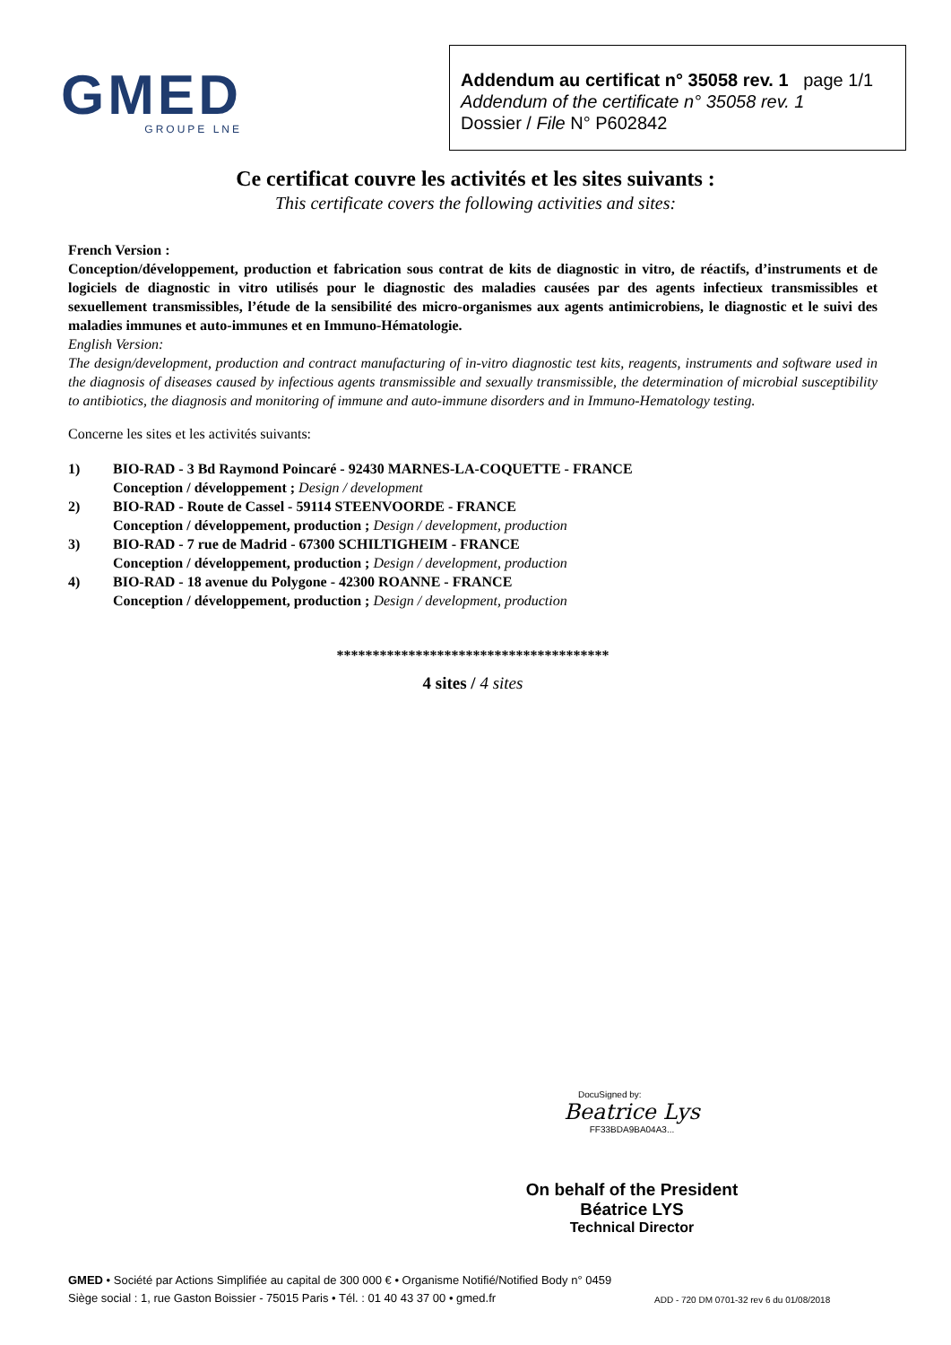GMED
GROUPE LNE
Addendum au certificat n° 35058 rev. 1 page 1/1
Addendum of the certificate n° 35058 rev. 1
Dossier / File N° P602842
Ce certificat couvre les activités et les sites suivants :
This certificate covers the following activities and sites:
French Version :
Conception/développement, production et fabrication sous contrat de kits de diagnostic in vitro, de réactifs, d’instruments et de logiciels de diagnostic in vitro utilisés pour le diagnostic des maladies causées par des agents infectieux transmissibles et sexuellement transmissibles, l’étude de la sensibilité des micro-organismes aux agents antimicrobiens, le diagnostic et le suivi des maladies immunes et auto-immunes et en Immuno-Hématologie.
English Version:
The design/development, production and contract manufacturing of in-vitro diagnostic test kits, reagents, instruments and software used in the diagnosis of diseases caused by infectious agents transmissible and sexually transmissible, the determination of microbial susceptibility to antibiotics, the diagnosis and monitoring of immune and auto-immune disorders and in Immuno-Hematology testing.
Concerne les sites et les activités suivants:
1) BIO-RAD - 3 Bd Raymond Poincaré - 92430 MARNES-LA-COQUETTE - FRANCE
Conception / développement ; Design / development
2) BIO-RAD - Route de Cassel - 59114 STEENVOORDE - FRANCE
Conception / développement, production ; Design / development, production
3) BIO-RAD - 7 rue de Madrid - 67300 SCHILTIGHEIM - FRANCE
Conception / développement, production ; Design / development, production
4) BIO-RAD - 18 avenue du Polygone - 42300 ROANNE - FRANCE
Conception / développement, production ; Design / development, production
**************************************
4 sites / 4 sites
DocuSigned by:
Beatrice Lys
FF33BDA9BA04A3...
On behalf of the President
Béatrice LYS
Technical Director
GMED • Société par Actions Simplifiée au capital de 300 000 € • Organisme Notifié/Notified Body n° 0459
Siège social : 1, rue Gaston Boissier - 75015 Paris • Tél. : 01 40 43 37 00 • gmed.fr
ADD - 720 DM 0701-32 rev 6 du 01/08/2018